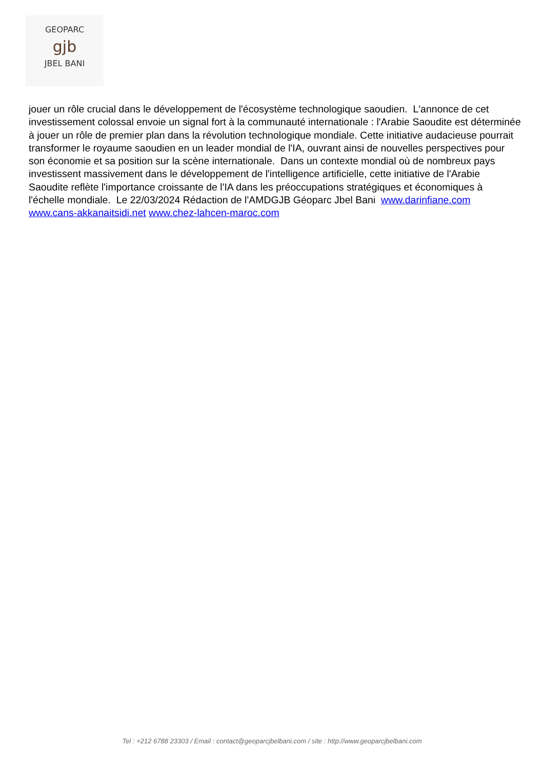GEOPARC
gjb
JBEL BANI
jouer un rôle crucial dans le développement de l'écosystème technologique saoudien. L'annonce de cet investissement colossal envoie un signal fort à la communauté internationale : l'Arabie Saoudite est déterminée à jouer un rôle de premier plan dans la révolution technologique mondiale. Cette initiative audacieuse pourrait transformer le royaume saoudien en un leader mondial de l'IA, ouvrant ainsi de nouvelles perspectives pour son économie et sa position sur la scène internationale. Dans un contexte mondial où de nombreux pays investissent massivement dans le développement de l'intelligence artificielle, cette initiative de l'Arabie Saoudite reflète l'importance croissante de l'IA dans les préoccupations stratégiques et économiques à l'échelle mondiale. Le 22/03/2024 Rédaction de l'AMDGJB Géoparc Jbel Bani www.darinfiane.com www.cans-akkanaitsidi.net www.chez-lahcen-maroc.com
Tel : +212 6788 23303 / Email : contact@geoparcjbelbani.com / site : http://www.geoparcjbelbani.com